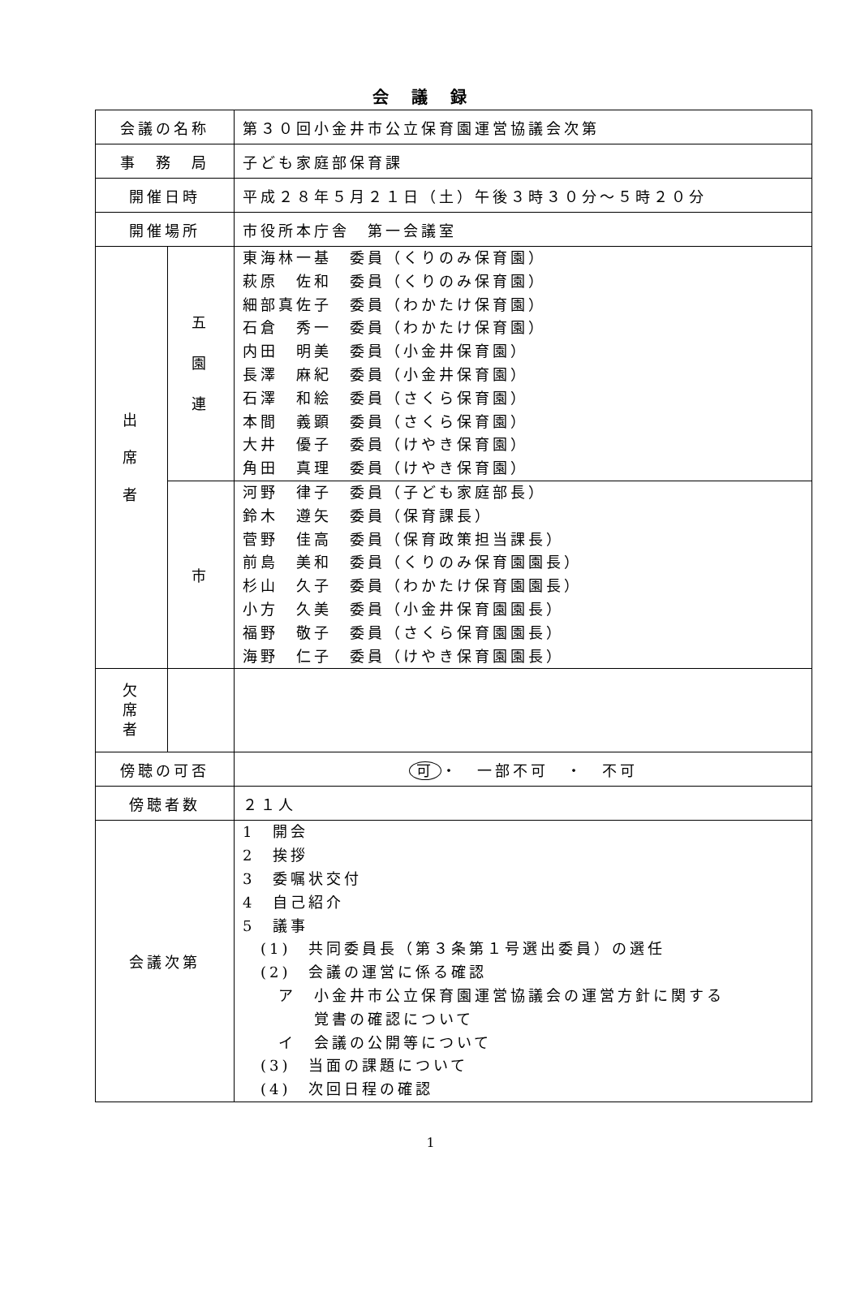会議録
| 会議の名称 | | 第３０回小金井市公立保育園運営協議会次第 |
| 事 務 局 | | 子ども家庭部保育課 |
| 開催日時 | | 平成２８年５月２１日（土）午後３時３０分～５時２０分 |
| 開催場所 | | 市役所本庁舎 第一会議室 |
| 出 席 者 | 五 園 連 | 東海林一基 委員（くりのみ保育園） 萩原 佐和 委員（くりのみ保育園） 細部真佐子 委員（わかたけ保育園） 石倉 秀一 委員（わかたけ保育園） 内田 明美 委員（小金井保育園） 長澤 麻紀 委員（小金井保育園） 石澤 和絵 委員（さくら保育園） 本間 義顕 委員（さくら保育園） 大井 優子 委員（けやき保育園） 角田 真理 委員（けやき保育園） |
| | 市 | 河野 律子 委員（子ども家庭部長） 鈴木 遵矢 委員（保育課長） 菅野 佳高 委員（保育政策担当課長） 前島 美和 委員（くりのみ保育園園長） 杉山 久子 委員（わかたけ保育園園長） 小方 久美 委員（小金井保育園園長） 福野 敬子 委員（さくら保育園園長） 海野 仁子 委員（けやき保育園園長） |
| 欠 席 者 | | |
| 傍聴の可否 | | 可 ・ 一部不可 ・ 不可 |
| 傍聴者数 | | ２１人 |
| 会議次第 | | 1 開会 2 挨拶 3 委嘱状交付 4 自己紹介 5 議事 (1) 共同委員長（第３条第１号選出委員）の選任 (2) 会議の運営に係る確認 ア 小金井市公立保育園運営協議会の運営方針に関する 覚書の確認について イ 会議の公開等について (3) 当面の課題について (4) 次回日程の確認 |
1